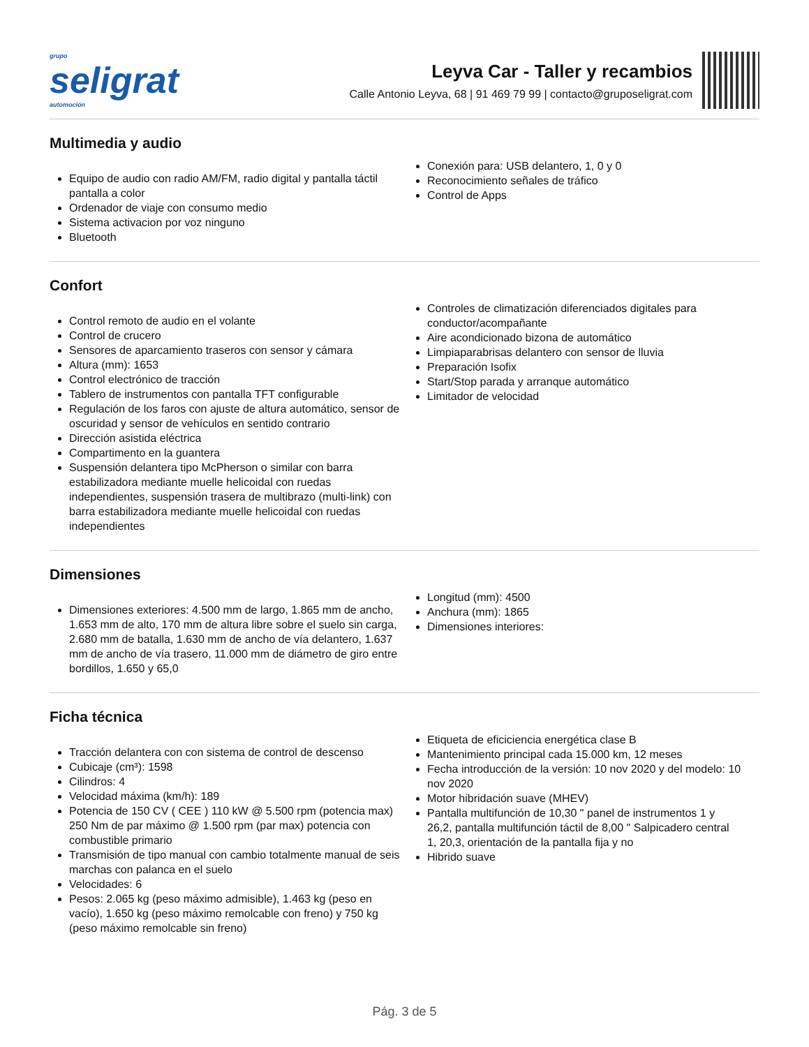grupo
seligrat
automoción
Leyva Car - Taller y recambios
Calle Antonio Leyva, 68 | 91 469 79 99 | contacto@gruposeligrat.com
Multimedia y audio
Equipo de audio con radio AM/FM, radio digital y pantalla táctil pantalla a color
Ordenador de viaje con consumo medio
Sistema activacion por voz ninguno
Bluetooth
Conexión para: USB delantero, 1, 0 y 0
Reconocimiento señales de tráfico
Control de Apps
Confort
Control remoto de audio en el volante
Control de crucero
Sensores de aparcamiento traseros con sensor y cámara
Altura (mm): 1653
Control electrónico de tracción
Tablero de instrumentos con pantalla TFT configurable
Regulación de los faros con ajuste de altura automático, sensor de oscuridad y sensor de vehículos en sentido contrario
Dirección asistida eléctrica
Compartimento en la guantera
Suspensión delantera tipo McPherson o similar con barra estabilizadora mediante muelle helicoidal con ruedas independientes, suspensión trasera de multibrazo (multi-link) con barra estabilizadora mediante muelle helicoidal con ruedas independientes
Controles de climatización diferenciados digitales para conductor/acompañante
Aire acondicionado bizona de automático
Limpiaparabrisas delantero con sensor de lluvia
Preparación Isofix
Start/Stop parada y arranque automático
Limitador de velocidad
Dimensiones
Dimensiones exteriores: 4.500 mm de largo, 1.865 mm de ancho, 1.653 mm de alto, 170 mm de altura libre sobre el suelo sin carga, 2.680 mm de batalla, 1.630 mm de ancho de vía delantero, 1.637 mm de ancho de vía trasero, 11.000 mm de diámetro de giro entre bordillos, 1.650 y 65,0
Longitud (mm): 4500
Anchura (mm): 1865
Dimensiones interiores:
Ficha técnica
Tracción delantera con con sistema de control de descenso
Cubicaje (cm³): 1598
Cilindros: 4
Velocidad máxima (km/h): 189
Potencia de 150 CV ( CEE ) 110 kW @ 5.500 rpm (potencia max) 250 Nm de par máximo @ 1.500 rpm (par max) potencia con combustible primario
Transmisión de tipo manual con cambio totalmente manual de seis marchas con palanca en el suelo
Velocidades: 6
Pesos: 2.065 kg (peso máximo admisible), 1.463 kg (peso en vacío), 1.650 kg (peso máximo remolcable con freno) y 750 kg (peso máximo remolcable sin freno)
Etiqueta de eficiciencia energética clase B
Mantenimiento principal cada 15.000 km, 12 meses
Fecha introducción de la versión: 10 nov 2020 y del modelo: 10 nov 2020
Motor hibridación suave (MHEV)
Pantalla multifunción de 10,30 " panel de instrumentos 1 y 26,2, pantalla multifunción táctil de 8,00 " Salpicadero central 1, 20,3, orientación de la pantalla fija y no
Hibrido suave
Pág. 3 de 5